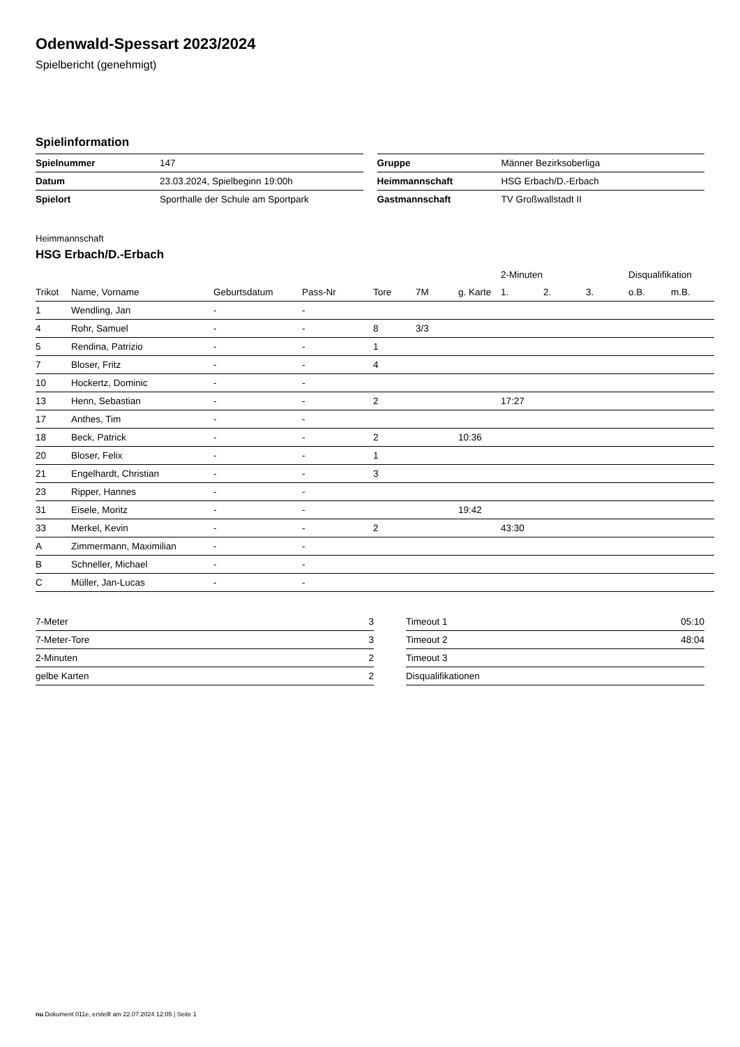Odenwald-Spessart 2023/2024
Spielbericht (genehmigt)
Spielinformation
| Spielnummer | 147 |
| Datum | 23.03.2024, Spielbeginn 19:00h |
| Spielort | Sporthalle der Schule am Sportpark |
| Gruppe | Männer Bezirksoberliga |
| Heimmannschaft | HSG Erbach/D.-Erbach |
| Gastmannschaft | TV Großwallstadt II |
Heimmannschaft
HSG Erbach/D.-Erbach
| | | | | | | | 2-Minuten | | | Disqualifikation | |
| --- | --- | --- | --- | --- | --- | --- | --- | --- | --- | --- | --- |
| Trikot | Name, Vorname | Geburtsdatum | Pass-Nr | Tore | 7M | g. Karte | 1. | 2. | 3. | o.B. | m.B. |
| 1 | Wendling, Jan | - | - | | | | | | | | |
| 4 | Rohr, Samuel | - | - | 8 | 3/3 | | | | | | |
| 5 | Rendina, Patrizio | - | - | 1 | | | | | | | |
| 7 | Bloser, Fritz | - | - | 4 | | | | | | | |
| 10 | Hockertz, Dominic | - | - | | | | | | | | |
| 13 | Henn, Sebastian | - | - | 2 | | | 17:27 | | | | |
| 17 | Anthes, Tim | - | - | | | | | | | | |
| 18 | Beck, Patrick | - | - | 2 | | 10:36 | | | | | |
| 20 | Bloser, Felix | - | - | 1 | | | | | | | |
| 21 | Engelhardt, Christian | - | - | 3 | | | | | | | |
| 23 | Ripper, Hannes | - | - | | | | | | | | |
| 31 | Eisele, Moritz | - | - | | | 19:42 | | | | | |
| 33 | Merkel, Kevin | - | - | 2 | | | 43:30 | | | | |
| A | Zimmermann, Maximilian | - | - | | | | | | | | |
| B | Schneller, Michael | - | - | | | | | | | | |
| C | Müller, Jan-Lucas | - | - | | | | | | | | |
| 7-Meter | 3 |
| 7-Meter-Tore | 3 |
| 2-Minuten | 2 |
| gelbe Karten | 2 |
| Timeout 1 | 05:10 |
| Timeout 2 | 48:04 |
| Timeout 3 | |
| Disqualifikationen | |
nu.Dokument 011e, erstellt am 22.07.2024 12:05 | Seite 1